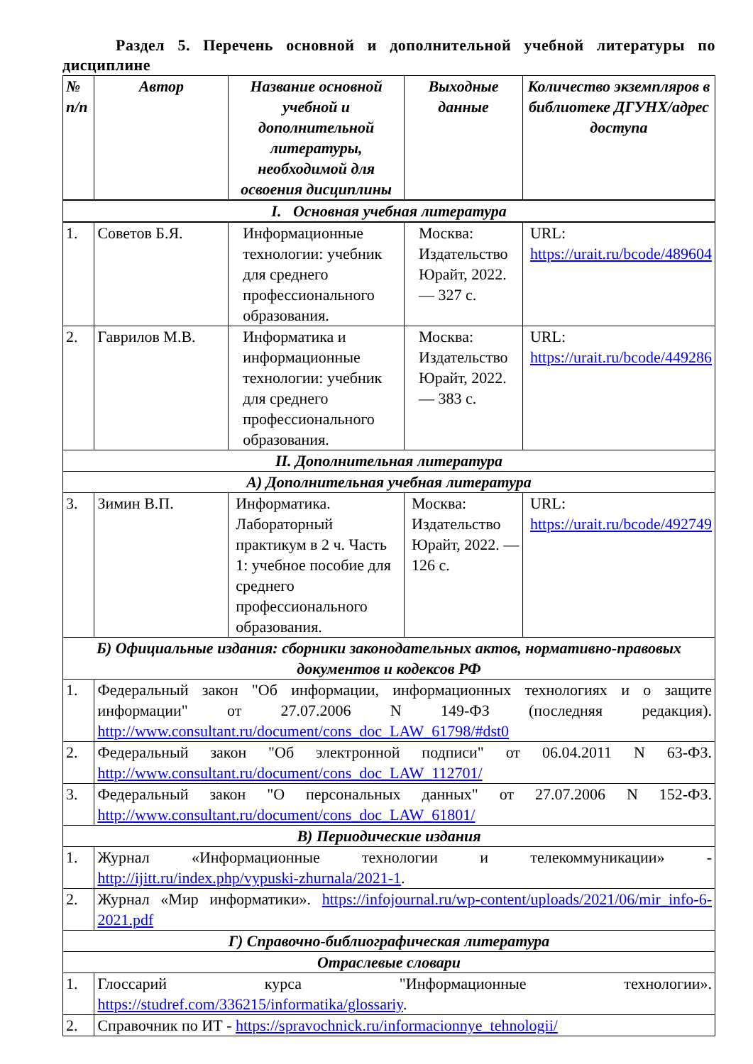Раздел 5. Перечень основной и дополнительной учебной литературы по дисциплине
| № п/п | Автор | Название основной учебной и дополнительной литературы, необходимой для освоения дисциплины | Выходные данные | Количество экземпляров в библиотеке ДГУНХ/адрес доступа |
| --- | --- | --- | --- | --- |
| I. Основная учебная литература | | | | |
| 1. | Советов Б.Я. | Информационные технологии: учебник для среднего профессионального образования. | Москва: Издательство Юрайт, 2022. — 327 с. | URL: https://urait.ru/bcode/489604 |
| 2. | Гаврилов М.В. | Информатика и информационные технологии: учебник для среднего профессионального образования. | Москва: Издательство Юрайт, 2022. — 383 с. | URL: https://urait.ru/bcode/449286 |
| II. Дополнительная литература | | | | |
| А) Дополнительная учебная литература | | | | |
| 3. | Зимин В.П. | Информатика. Лабораторный практикум в 2 ч. Часть 1: учебное пособие для среднего профессионального образования. | Москва: Издательство Юрайт, 2022. — 126 с. | URL: https://urait.ru/bcode/492749 |
| Б) Официальные издания: сборники законодательных актов, нормативно-правовых документов и кодексов РФ | | | | |
| 1. | Федеральный закон "Об информации, информационных технологиях и о защите информации" от 27.07.2006 N 149-ФЗ (последняя редакция). http://www.consultant.ru/document/cons_doc_LAW_61798/#dst0 | | | |
| 2. | Федеральный закон "Об электронной подписи" от 06.04.2011 N 63-ФЗ. http://www.consultant.ru/document/cons_doc_LAW_112701/ | | | |
| 3. | Федеральный закон "О персональных данных" от 27.07.2006 N 152-ФЗ. http://www.consultant.ru/document/cons_doc_LAW_61801/ | | | |
| В) Периодические издания | | | | |
| 1. | Журнал «Информационные технологии и телекоммуникации» - http://ijitt.ru/index.php/vypuski-zhurnala/2021-1 . | | | |
| 2. | Журнал «Мир информатики». https://infojournal.ru/wp-content/uploads/2021/06/mir_info-6-2021.pdf | | | |
| Г) Справочно-библиографическая литература | | | | |
| Отраслевые словари | | | | |
| 1. | Глоссарий курса "Информационные технологии». https://studref.com/336215/informatika/glossariy . | | | |
| 2. | Справочник по ИТ - https://spravochnick.ru/informacionnye_tehnologii/ | | | |